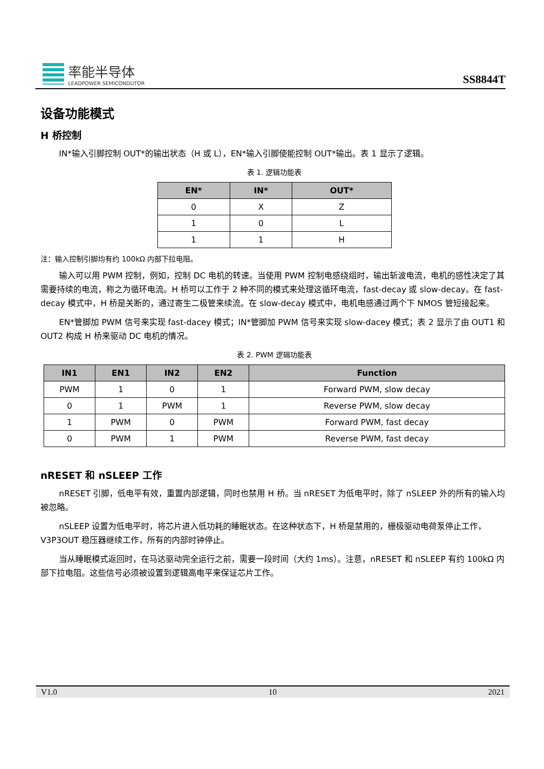率能半导体
LEADPOWER SEMICONDUTOR
SS8844T
设备功能模式
H 桥控制
IN*输入引脚控制 OUT*的输出状态（H 或 L），EN*输入引脚使能控制 OUT*输出。表 1 显示了逻辑。
表 1. 逻辑功能表
| EN* | IN* | OUT* |
| --- | --- | --- |
| 0 | X | Z |
| 1 | 0 | L |
| 1 | 1 | H |
注：输入控制引脚均有约 100kΩ 内部下拉电阻。
输入可以用 PWM 控制，例如，控制 DC 电机的转速。当使用 PWM 控制电感绕组时，输出斩波电流，电机的感性决定了其需要持续的电流，称之为循环电流。H 桥可以工作于 2 种不同的模式来处理这循环电流，fast-decay 或 slow-decay。在 fast-decay 模式中，H 桥是关断的，通过寄生二极管来续流。在 slow-decay 模式中，电机电感通过两个下 NMOS 管短接起来。
EN*管脚加 PWM 信号来实现 fast-dacey 模式；IN*管脚加 PWM 信号来实现 slow-dacey 模式；表 2 显示了由 OUT1 和 OUT2 构成 H 桥来驱动 DC 电机的情况。
表 2. PWM 逻辑功能表
| IN1 | EN1 | IN2 | EN2 | Function |
| --- | --- | --- | --- | --- |
| PWM | 1 | 0 | 1 | Forward PWM, slow decay |
| 0 | 1 | PWM | 1 | Reverse PWM, slow decay |
| 1 | PWM | 0 | PWM | Forward PWM, fast decay |
| 0 | PWM | 1 | PWM | Reverse PWM, fast decay |
nRESET 和 nSLEEP 工作
nRESET 引脚，低电平有效，重置内部逻辑，同时也禁用 H 桥。当 nRESET 为低电平时，除了 nSLEEP 外的所有的输入均被忽略。
nSLEEP 设置为低电平时，将芯片进入低功耗的睡眠状态。在这种状态下，H 桥是禁用的，栅极驱动电荷泵停止工作，V3P3OUT 稳压器继续工作，所有的内部时钟停止。
当从睡眠模式返回时，在马达驱动完全运行之前，需要一段时间（大约 1ms）。注意，nRESET 和 nSLEEP 有约 100kΩ 内部下拉电阻。这些信号必须被设置到逻辑高电平来保证芯片工作。
V1.0 10 2021